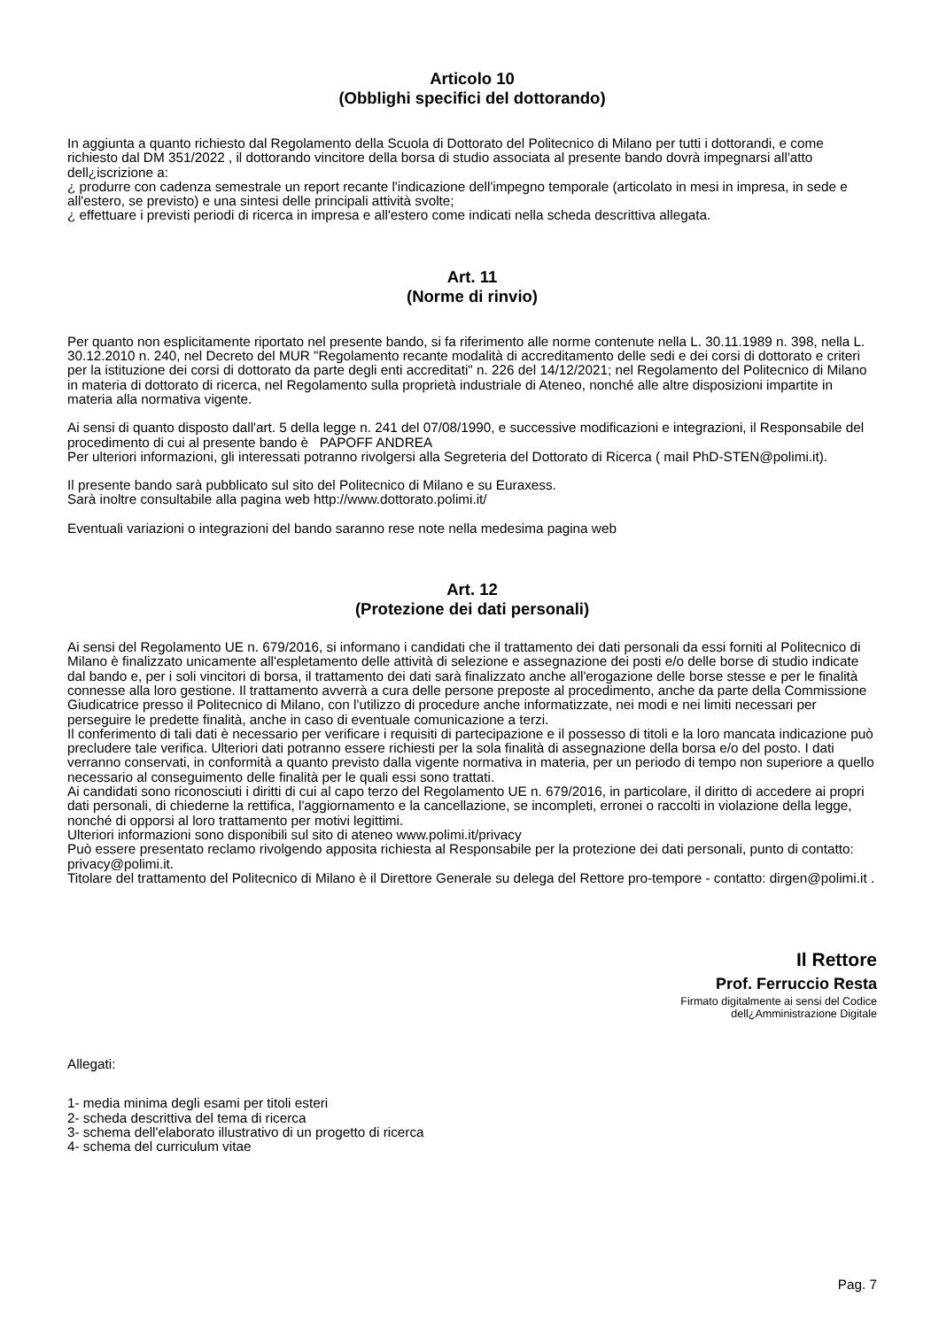Articolo 10
(Obblighi specifici del dottorando)
In aggiunta a quanto richiesto dal Regolamento della Scuola di Dottorato del Politecnico di Milano per tutti i dottorandi, e come richiesto dal DM 351/2022 , il dottorando vincitore della borsa di studio associata al presente bando dovrà impegnarsi all'atto dell¿iscrizione a:
¿ produrre con cadenza semestrale un report recante l'indicazione dell'impegno temporale (articolato in mesi in impresa, in sede e all'estero, se previsto) e una sintesi delle principali attività svolte;
¿ effettuare i previsti periodi di ricerca in impresa e all'estero come indicati nella scheda descrittiva allegata.
Art. 11
(Norme di rinvio)
Per quanto non esplicitamente riportato nel presente bando, si fa riferimento alle norme contenute nella L. 30.11.1989 n. 398, nella L. 30.12.2010 n. 240, nel Decreto del MUR "Regolamento recante modalità di accreditamento delle sedi e dei corsi di dottorato e criteri per la istituzione dei corsi di dottorato da parte degli enti accreditati" n. 226 del 14/12/2021; nel Regolamento del Politecnico di Milano in materia di dottorato di ricerca, nel Regolamento sulla proprietà industriale di Ateneo, nonché alle altre disposizioni impartite in materia alla normativa vigente.
Ai sensi di quanto disposto dall'art. 5 della legge n. 241 del 07/08/1990, e successive modificazioni e integrazioni, il Responsabile del procedimento di cui al presente bando è PAPOFF ANDREA
Per ulteriori informazioni, gli interessati potranno rivolgersi alla Segreteria del Dottorato di Ricerca ( mail PhD-STEN@polimi.it).
Il presente bando sarà pubblicato sul sito del Politecnico di Milano e su Euraxess.
Sarà inoltre consultabile alla pagina web http://www.dottorato.polimi.it/
Eventuali variazioni o integrazioni del bando saranno rese note nella medesima pagina web
Art. 12
(Protezione dei dati personali)
Ai sensi del Regolamento UE n. 679/2016, si informano i candidati che il trattamento dei dati personali da essi forniti al Politecnico di Milano è finalizzato unicamente all'espletamento delle attività di selezione e assegnazione dei posti e/o delle borse di studio indicate dal bando e, per i soli vincitori di borsa, il trattamento dei dati sarà finalizzato anche all'erogazione delle borse stesse e per le finalità connesse alla loro gestione. Il trattamento avverrà a cura delle persone preposte al procedimento, anche da parte della Commissione Giudicatrice presso il Politecnico di Milano, con l'utilizzo di procedure anche informatizzate, nei modi e nei limiti necessari per perseguire le predette finalità, anche in caso di eventuale comunicazione a terzi.
Il conferimento di tali dati è necessario per verificare i requisiti di partecipazione e il possesso di titoli e la loro mancata indicazione può precludere tale verifica. Ulteriori dati potranno essere richiesti per la sola finalità di assegnazione della borsa e/o del posto. I dati verranno conservati, in conformità a quanto previsto dalla vigente normativa in materia, per un periodo di tempo non superiore a quello necessario al conseguimento delle finalità per le quali essi sono trattati.
Ai candidati sono riconosciuti i diritti di cui al capo terzo del Regolamento UE n. 679/2016, in particolare, il diritto di accedere ai propri dati personali, di chiederne la rettifica, l'aggiornamento e la cancellazione, se incompleti, erronei o raccolti in violazione della legge, nonché di opporsi al loro trattamento per motivi legittimi.
Ulteriori informazioni sono disponibili sul sito di ateneo www.polimi.it/privacy
Può essere presentato reclamo rivolgendo apposita richiesta al Responsabile per la protezione dei dati personali, punto di contatto: privacy@polimi.it.
Titolare del trattamento del Politecnico di Milano è il Direttore Generale su delega del Rettore pro-tempore - contatto: dirgen@polimi.it .
Il Rettore
Prof. Ferruccio Resta
Firmato digitalmente ai sensi del Codice
dell¿Amministrazione Digitale
Allegati:
1- media minima degli esami per titoli esteri
2- scheda descrittiva del tema di ricerca
3- schema dell'elaborato illustrativo di un progetto di ricerca
4- schema del curriculum vitae
Pag. 7